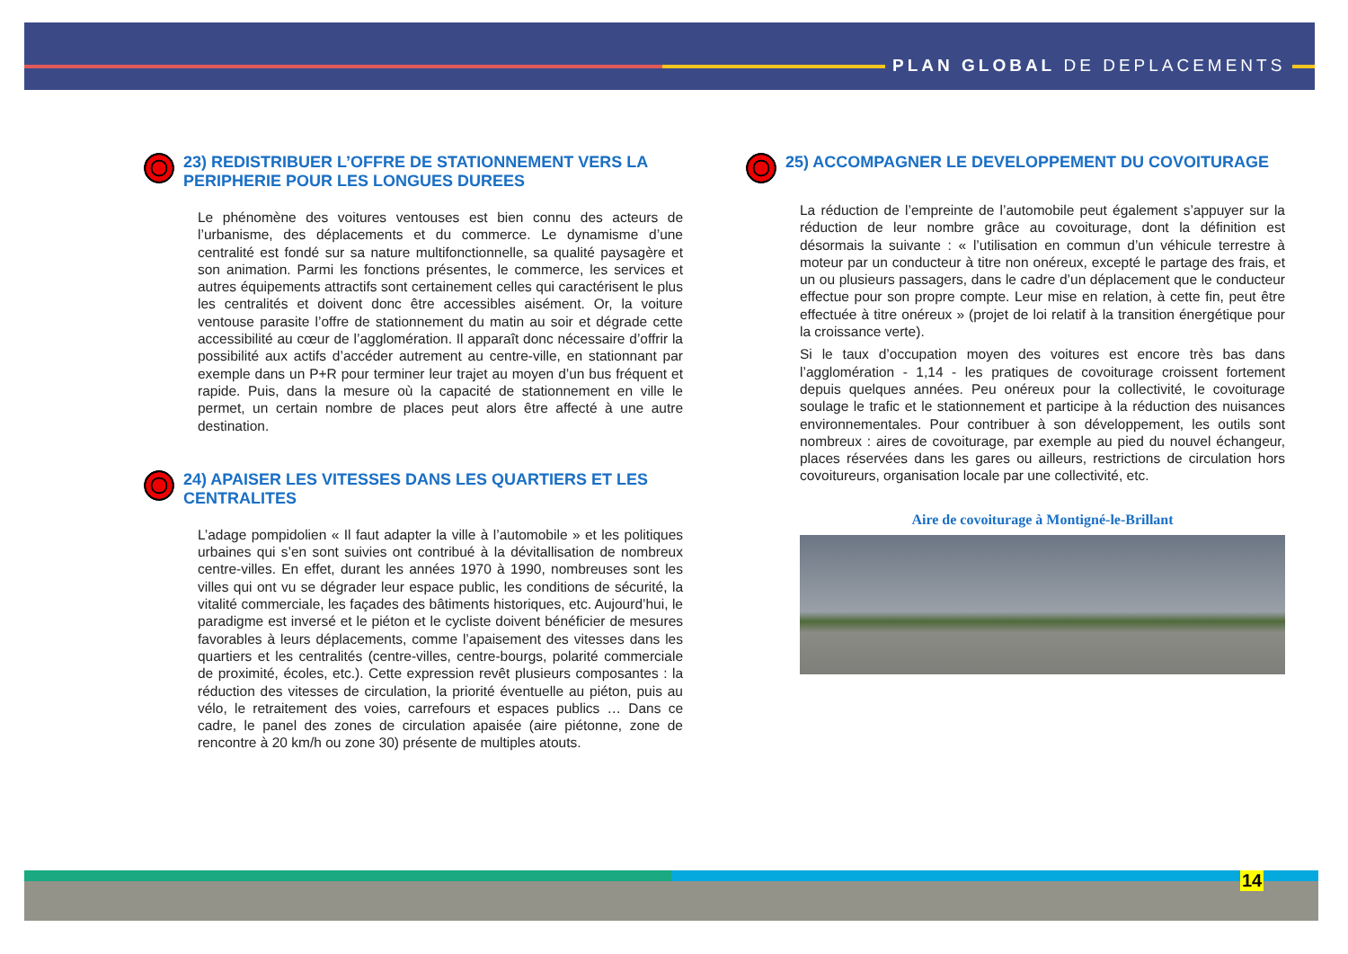PLAN GLOBAL DE DEPLACEMENTS
23) REDISTRIBUER L’OFFRE DE STATIONNEMENT VERS LA PERIPHERIE POUR LES LONGUES DUREES
Le phénomène des voitures ventouses est bien connu des acteurs de l’urbanisme, des déplacements et du commerce. Le dynamisme d’une centralité est fondé sur sa nature multifonctionnelle, sa qualité paysagère et son animation. Parmi les fonctions présentes, le commerce, les services et autres équipements attractifs sont certainement celles qui caractérisent le plus les centralités et doivent donc être accessibles aisément. Or, la voiture ventouse parasite l’offre de stationnement du matin au soir et dégrade cette accessibilité au cœur de l’agglomération. Il apparaît donc nécessaire d’offrir la possibilité aux actifs d’accéder autrement au centre-ville, en stationnant par exemple dans un P+R pour terminer leur trajet au moyen d’un bus fréquent et rapide. Puis, dans la mesure où la capacité de stationnement en ville le permet, un certain nombre de places peut alors être affecté à une autre destination.
24) APAISER LES VITESSES DANS LES QUARTIERS ET LES CENTRALITES
L’adage pompidolien « Il faut adapter la ville à l’automobile » et les politiques urbaines qui s’en sont suivies ont contribué à la dévitallisation de nombreux centre-villes. En effet, durant les années 1970 à 1990, nombreuses sont les villes qui ont vu se dégrader leur espace public, les conditions de sécurité, la vitalité commerciale, les façades des bâtiments historiques, etc. Aujourd’hui, le paradigme est inversé et le piéton et le cycliste doivent bénéficier de mesures favorables à leurs déplacements, comme l’apaisement des vitesses dans les quartiers et les centralités (centre-villes, centre-bourgs, polarité commerciale de proximité, écoles, etc.). Cette expression revêt plusieurs composantes : la réduction des vitesses de circulation, la priorité éventuelle au piéton, puis au vélo, le retraitement des voies, carrefours et espaces publics … Dans ce cadre, le panel des zones de circulation apaisée (aire piétonne, zone de rencontre à 20 km/h ou zone 30) présente de multiples atouts.
25) ACCOMPAGNER LE DEVELOPPEMENT DU COVOITURAGE
La réduction de l’empreinte de l’automobile peut également s’appuyer sur la réduction de leur nombre grâce au covoiturage, dont la définition est désormais la suivante : « l’utilisation en commun d’un véhicule terrestre à moteur par un conducteur à titre non onéreux, excepté le partage des frais, et un ou plusieurs passagers, dans le cadre d’un déplacement que le conducteur effectue pour son propre compte. Leur mise en relation, à cette fin, peut être effectuée à titre onéreux » (projet de loi relatif à la transition énergétique pour la croissance verte).
Si le taux d’occupation moyen des voitures est encore très bas dans l’agglomération - 1,14 - les pratiques de covoiturage croissent fortement depuis quelques années. Peu onéreux pour la collectivité, le covoiturage soulage le trafic et le stationnement et participe à la réduction des nuisances environnementales. Pour contribuer à son développement, les outils sont nombreux : aires de covoiturage, par exemple au pied du nouvel échangeur, places réservées dans les gares ou ailleurs, restrictions de circulation hors covoitureurs, organisation locale par une collectivité, etc.
Aire de covoiturage à Montigné-le-Brillant
14